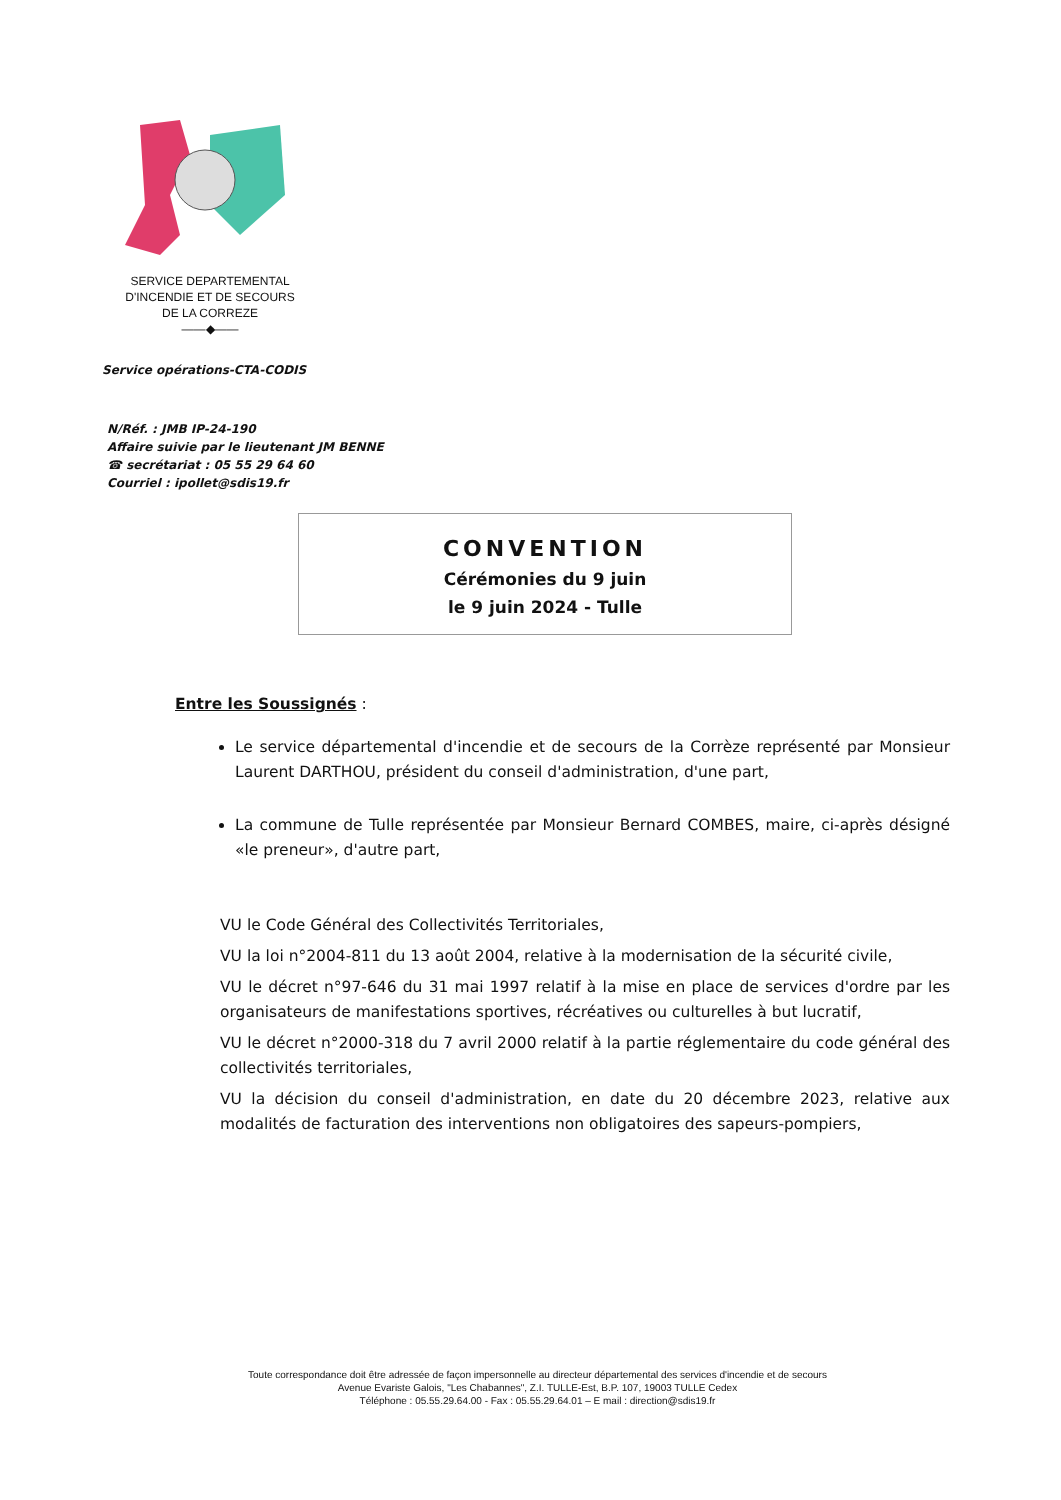SERVICE DEPARTEMENTAL
D'INCENDIE ET DE SECOURS
DE LA CORREZE
——◆——
Service opérations-CTA-CODIS
N/Réf. : JMB IP-24-190
Affaire suivie par le lieutenant JM BENNE
☎ secrétariat : 05 55 29 64 60
Courriel : ipollet@sdis19.fr
CONVENTION
Cérémonies du 9 juin
le 9 juin 2024 - Tulle
Entre les Soussignés :
Le service départemental d'incendie et de secours de la Corrèze représenté par Monsieur Laurent DARTHOU, président du conseil d'administration, d'une part,
La commune de Tulle représentée par Monsieur Bernard COMBES, maire, ci-après désigné «le preneur», d'autre part,
VU le Code Général des Collectivités Territoriales,
VU la loi n°2004-811 du 13 août 2004, relative à la modernisation de la sécurité civile,
VU le décret n°97-646 du 31 mai 1997 relatif à la mise en place de services d'ordre par les organisateurs de manifestations sportives, récréatives ou culturelles à but lucratif,
VU le décret n°2000-318 du 7 avril 2000 relatif à la partie réglementaire du code général des collectivités territoriales,
VU la décision du conseil d'administration, en date du 20 décembre 2023, relative aux modalités de facturation des interventions non obligatoires des sapeurs-pompiers,
Toute correspondance doit être adressée de façon impersonnelle au directeur départemental des services d'incendie et de secours
Avenue Evariste Galois, "Les Chabannes", Z.I. TULLE-Est, B.P. 107, 19003 TULLE Cedex
Téléphone : 05.55.29.64.00 - Fax : 05.55.29.64.01 – E mail : direction@sdis19.fr